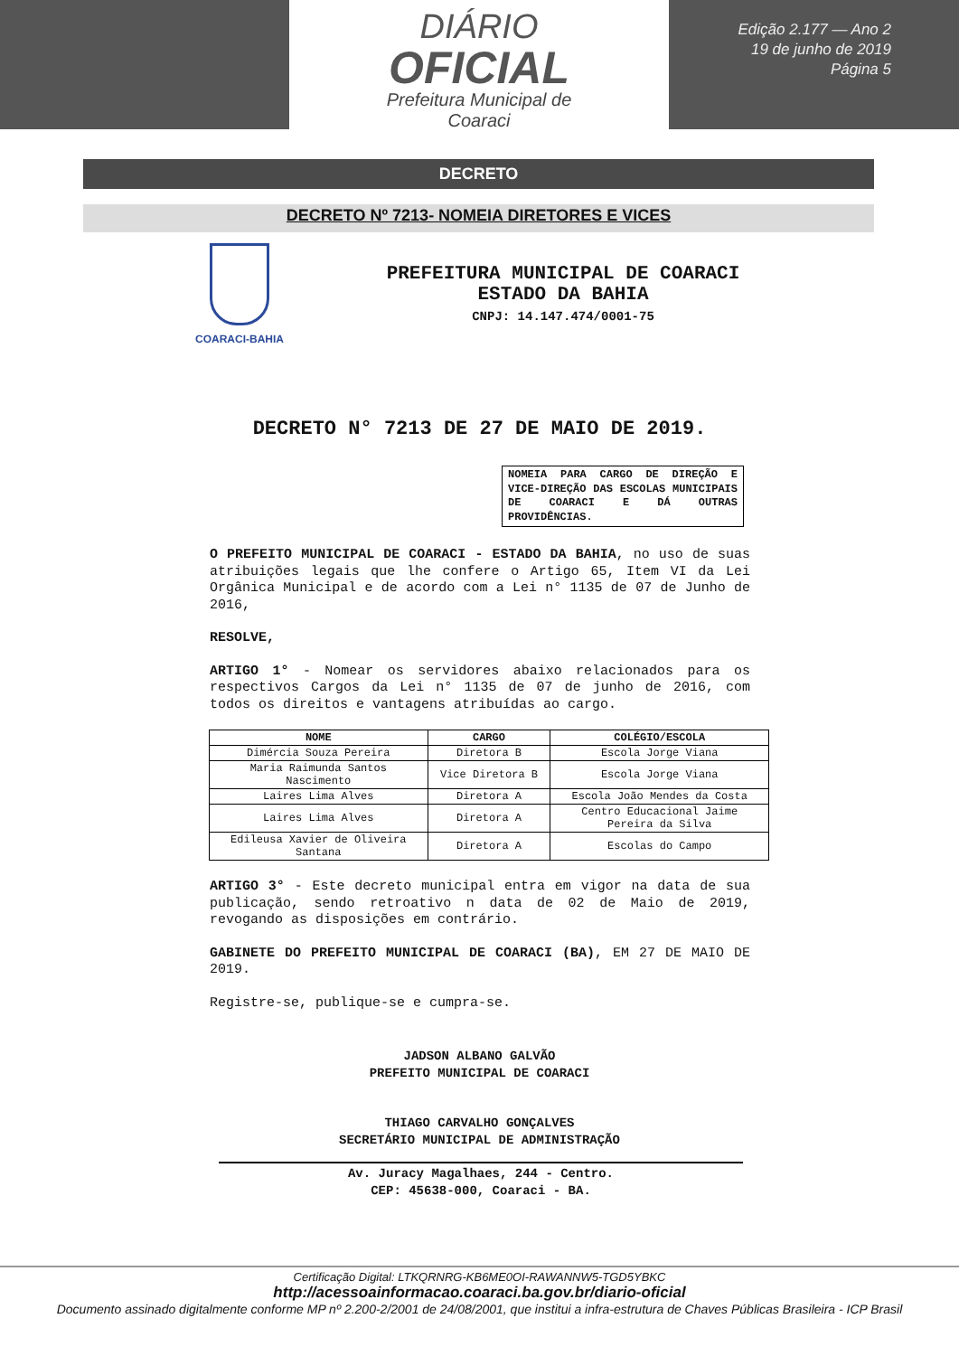DIÁRIO
OFICIAL
Prefeitura Municipal de
Coaraci
Edição 2.177 — Ano 2
19 de junho de 2019
Página 5
DECRETO
DECRETO Nº 7213- NOMEIA DIRETORES E VICES
COARACI-BAHIA
PREFEITURA MUNICIPAL DE COARACI
ESTADO DA BAHIA
CNPJ: 14.147.474/0001-75
DECRETO N° 7213 DE 27 DE MAIO DE 2019.
NOMEIA PARA CARGO DE DIREÇÃO E VICE-DIREÇÃO DAS ESCOLAS MUNICIPAIS DE COARACI E DÁ OUTRAS PROVIDÊNCIAS.
O PREFEITO MUNICIPAL DE COARACI - ESTADO DA BAHIA, no uso de suas atribuições legais que lhe confere o Artigo 65, Item VI da Lei Orgânica Municipal e de acordo com a Lei n° 1135 de 07 de Junho de 2016,
RESOLVE,
ARTIGO 1° - Nomear os servidores abaixo relacionados para os respectivos Cargos da Lei n° 1135 de 07 de junho de 2016, com todos os direitos e vantagens atribuídas ao cargo.
| NOME | CARGO | COLÉGIO/ESCOLA |
| --- | --- | --- |
| Dimércia Souza Pereira | Diretora B | Escola Jorge Viana |
| Maria Raimunda Santos Nascimento | Vice Diretora B | Escola Jorge Viana |
| Laires Lima Alves | Diretora A | Escola João Mendes da Costa |
| Laires Lima Alves | Diretora A | Centro Educacional Jaime Pereira da Silva |
| Edileusa Xavier de Oliveira Santana | Diretora A | Escolas do Campo |
ARTIGO 3° - Este decreto municipal entra em vigor na data de sua publicação, sendo retroativo n data de 02 de Maio de 2019, revogando as disposições em contrário.
GABINETE DO PREFEITO MUNICIPAL DE COARACI (BA), EM 27 DE MAIO DE 2019.
Registre-se, publique-se e cumpra-se.
JADSON ALBANO GALVÃO
PREFEITO MUNICIPAL DE COARACI
THIAGO CARVALHO GONÇALVES
SECRETÁRIO MUNICIPAL DE ADMINISTRAÇÃO
Av. Juracy Magalhaes, 244 - Centro.
CEP: 45638-000, Coaraci - BA.
Certificação Digital: LTKQRNRG-KB6ME0OI-RAWANNW5-TGD5YBKC
http://acessoainformacao.coaraci.ba.gov.br/diario-oficial
Documento assinado digitalmente conforme MP nº 2.200-2/2001 de 24/08/2001, que institui a infra-estrutura de Chaves Públicas Brasileira - ICP Brasil